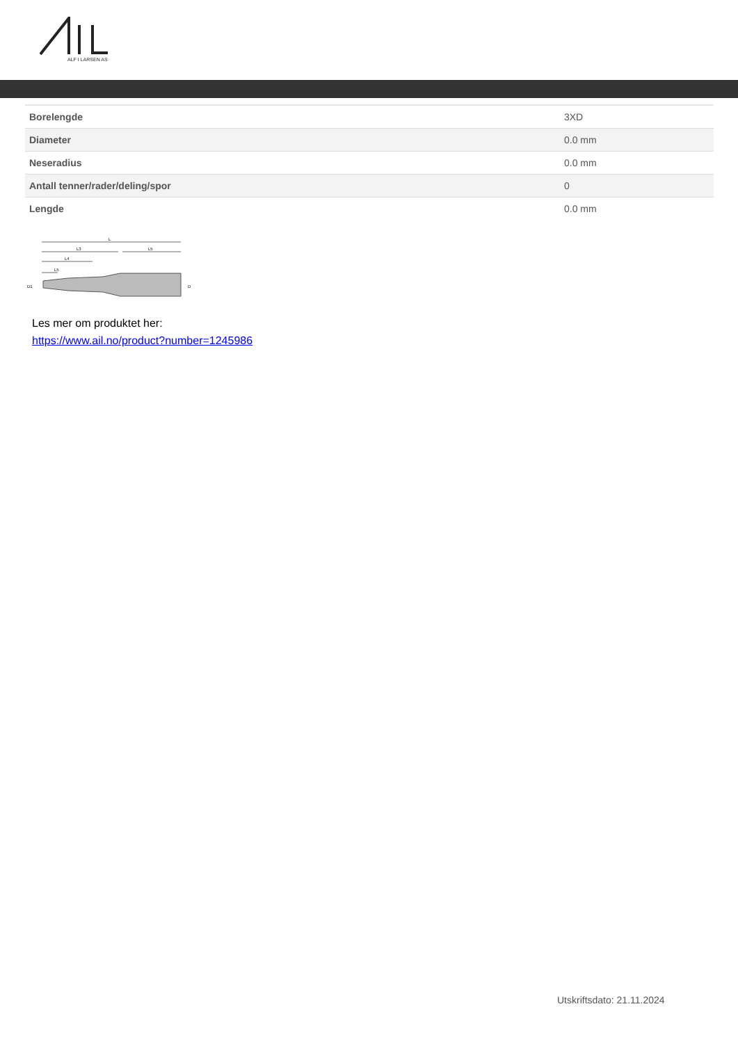ALF I LARSEN AS
| Borelengde | 3XD |
| Diameter | 0.0 mm |
| Neseradius | 0.0 mm |
| Antall tenner/rader/deling/spor | 0 |
| Lengde | 0.0 mm |
L
L3
L5
L4
L5
D1
D
Les mer om produktet her:
https://www.ail.no/product?number=1245986
Utskriftsdato: 21.11.2024